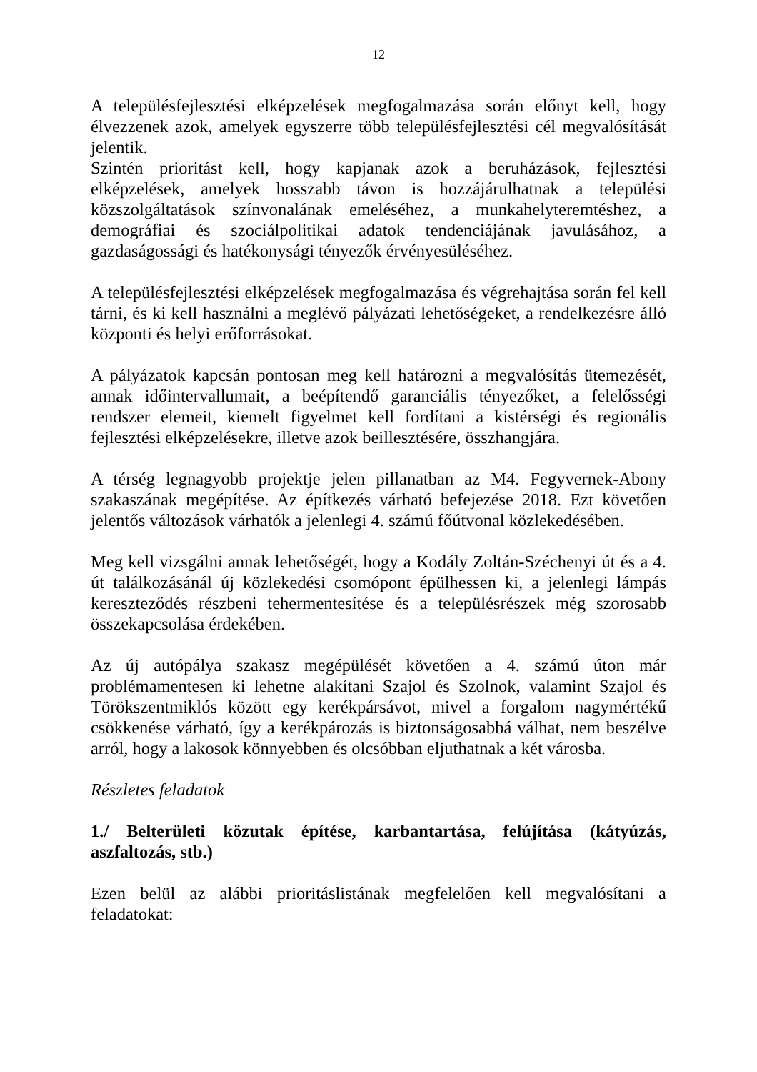12
A településfejlesztési elképzelések megfogalmazása során előnyt kell, hogy élvezzenek azok, amelyek egyszerre több településfejlesztési cél megvalósítását jelentik.
Szintén prioritást kell, hogy kapjanak azok a beruházások, fejlesztési elképzelések, amelyek hosszabb távon is hozzájárulhatnak a települési közszolgáltatások színvonalának emeléséhez, a munkahelyteremtéshez, a demográfiai és szociálpolitikai adatok tendenciájának javulásához, a gazdaságossági és hatékonysági tényezők érvényesüléséhez.
A településfejlesztési elképzelések megfogalmazása és végrehajtása során fel kell tárni, és ki kell használni a meglévő pályázati lehetőségeket, a rendelkezésre álló központi és helyi erőforrásokat.
A pályázatok kapcsán pontosan meg kell határozni a megvalósítás ütemezését, annak időintervallumait, a beépítendő garanciális tényezőket, a felelősségi rendszer elemeit, kiemelt figyelmet kell fordítani a kistérségi és regionális fejlesztési elképzelésekre, illetve azok beillesztésére, összhangjára.
A térség legnagyobb projektje jelen pillanatban az M4. Fegyvernek-Abony szakaszának megépítése. Az építkezés várható befejezése 2018. Ezt követően jelentős változások várhatók a jelenlegi 4. számú főútvonal közlekedésében.
Meg kell vizsgálni annak lehetőségét, hogy a Kodály Zoltán-Széchenyi út és a 4. út találkozásánál új közlekedési csomópont épülhessen ki, a jelenlegi lámpás kereszteződés részbeni tehermentesítése és a településrészek még szorosabb összekapcsolása érdekében.
Az új autópálya szakasz megépülését követően a 4. számú úton már problémamentesen ki lehetne alakítani Szajol és Szolnok, valamint Szajol és Törökszentmiklós között egy kerékpársávot, mivel a forgalom nagymértékű csökkenése várható, így a kerékpározás is biztonságosabbá válhat, nem beszélve arról, hogy a lakosok könnyebben és olcsóbban eljuthatnak a két városba.
Részletes feladatok
1./ Belterületi közutak építése, karbantartása, felújítása (kátyúzás, aszfaltozás, stb.)
Ezen belül az alábbi prioritáslistának megfelelően kell megvalósítani a feladatokat: